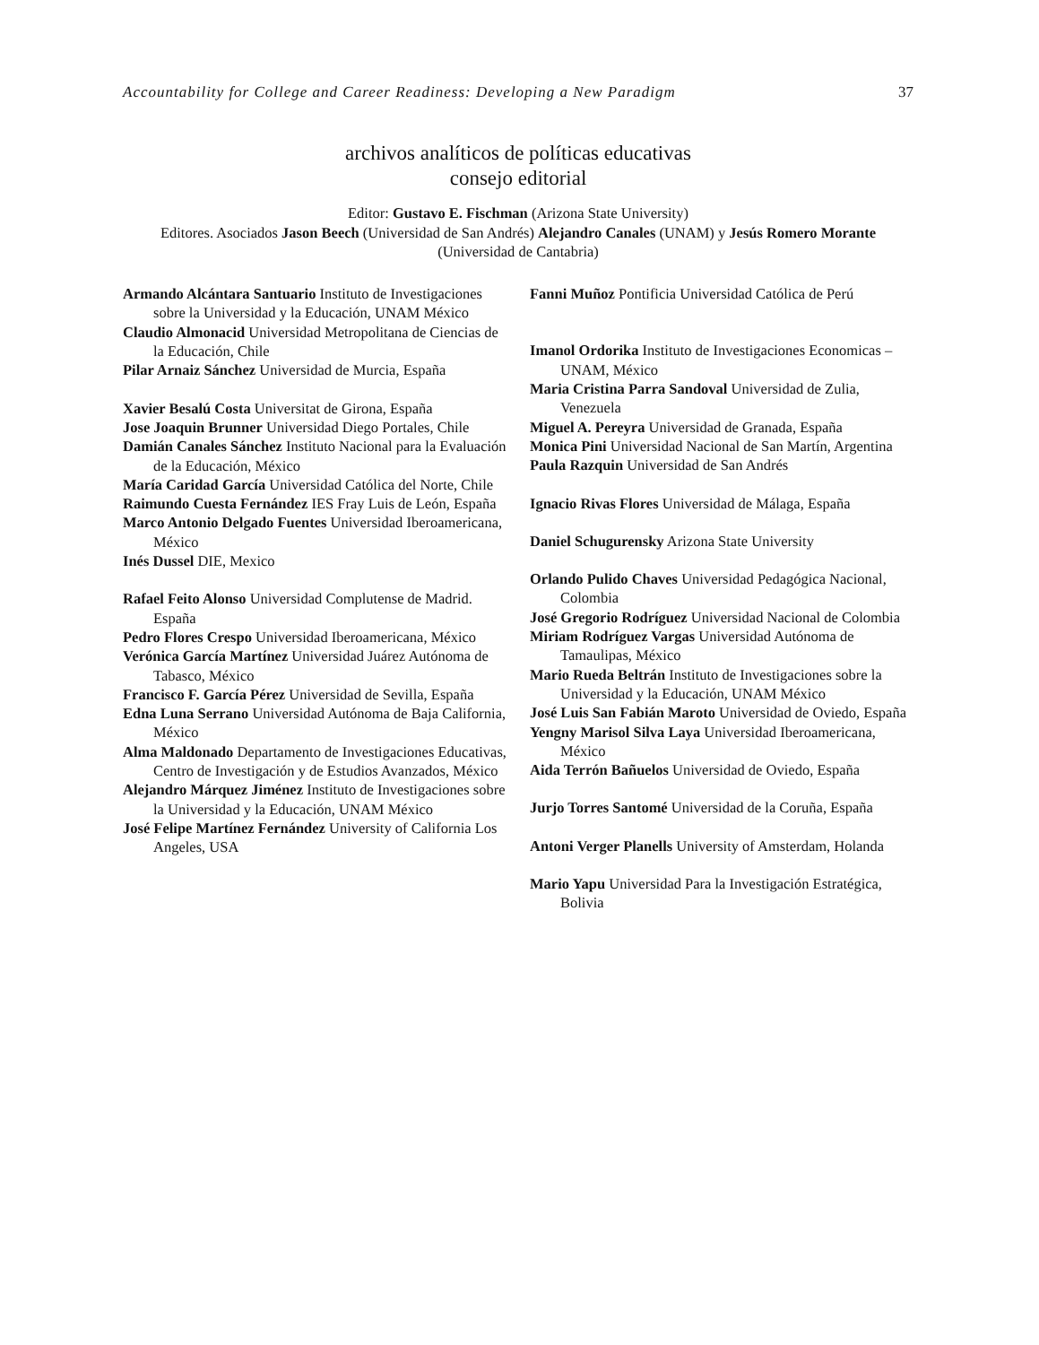Accountability for College and Career Readiness: Developing a New Paradigm 37
archivos analíticos de políticas educativas
consejo editorial
Editor: Gustavo E. Fischman (Arizona State University)
Editores. Asociados Jason Beech (Universidad de San Andrés) Alejandro Canales (UNAM) y Jesús Romero Morante (Universidad de Cantabria)
Armando Alcántara Santuario Instituto de Investigaciones sobre la Universidad y la Educación, UNAM México
Claudio Almonacid Universidad Metropolitana de Ciencias de la Educación, Chile
Pilar Arnaiz Sánchez Universidad de Murcia, España
Xavier Besalú Costa Universitat de Girona, España
Jose Joaquin Brunner Universidad Diego Portales, Chile
Damián Canales Sánchez Instituto Nacional para la Evaluación de la Educación, México
María Caridad García Universidad Católica del Norte, Chile
Raimundo Cuesta Fernández IES Fray Luis de León, España
Marco Antonio Delgado Fuentes Universidad Iberoamericana, México
Inés Dussel DIE, Mexico
Rafael Feito Alonso Universidad Complutense de Madrid. España
Pedro Flores Crespo Universidad Iberoamericana, México
Verónica García Martínez Universidad Juárez Autónoma de Tabasco, México
Francisco F. García Pérez Universidad de Sevilla, España
Edna Luna Serrano Universidad Autónoma de Baja California, México
Alma Maldonado Departamento de Investigaciones Educativas, Centro de Investigación y de Estudios Avanzados, México
Alejandro Márquez Jiménez Instituto de Investigaciones sobre la Universidad y la Educación, UNAM México
José Felipe Martínez Fernández University of California Los Angeles, USA
Fanni Muñoz Pontificia Universidad Católica de Perú
Imanol Ordorika Instituto de Investigaciones Economicas – UNAM, México
Maria Cristina Parra Sandoval Universidad de Zulia, Venezuela
Miguel A. Pereyra Universidad de Granada, España
Monica Pini Universidad Nacional de San Martín, Argentina
Paula Razquin Universidad de San Andrés
Ignacio Rivas Flores Universidad de Málaga, España
Daniel Schugurensky Arizona State University
Orlando Pulido Chaves Universidad Pedagógica Nacional, Colombia
José Gregorio Rodríguez Universidad Nacional de Colombia
Miriam Rodríguez Vargas Universidad Autónoma de Tamaulipas, México
Mario Rueda Beltrán Instituto de Investigaciones sobre la Universidad y la Educación, UNAM México
José Luis San Fabián Maroto Universidad de Oviedo, España
Yengny Marisol Silva Laya Universidad Iberoamericana, México
Aida Terrón Bañuelos Universidad de Oviedo, España
Jurjo Torres Santomé Universidad de la Coruña, España
Antoni Verger Planells University of Amsterdam, Holanda
Mario Yapu Universidad Para la Investigación Estratégica, Bolivia